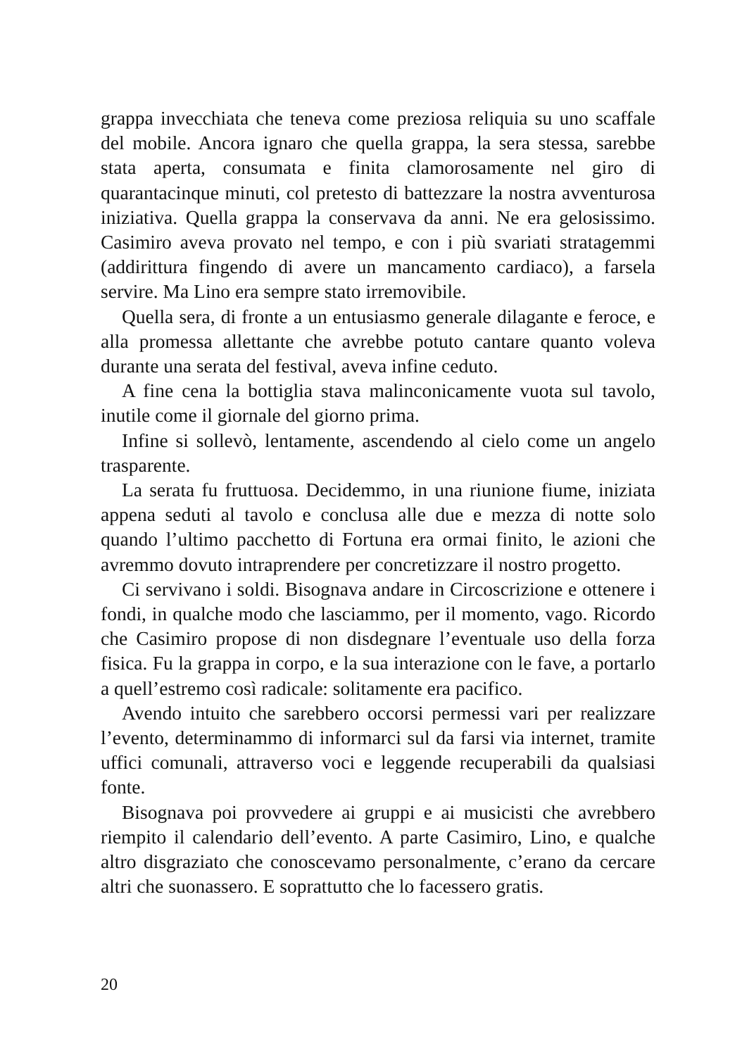grappa invecchiata che teneva come preziosa reliquia su uno scaffale del mobile. Ancora ignaro che quella grappa, la sera stessa, sarebbe stata aperta, consumata e finita clamorosamente nel giro di quarantacinque minuti, col pretesto di battezzare la nostra avventurosa iniziativa. Quella grappa la conservava da anni. Ne era gelosissimo. Casimiro aveva provato nel tempo, e con i più svariati stratagemmi (addirittura fingendo di avere un mancamento cardiaco), a farsela servire. Ma Lino era sempre stato irremovibile.
Quella sera, di fronte a un entusiasmo generale dilagante e feroce, e alla promessa allettante che avrebbe potuto cantare quanto voleva durante una serata del festival, aveva infine ceduto.
A fine cena la bottiglia stava malinconicamente vuota sul tavolo, inutile come il giornale del giorno prima.
Infine si sollevò, lentamente, ascendendo al cielo come un angelo trasparente.
La serata fu fruttuosa. Decidemmo, in una riunione fiume, iniziata appena seduti al tavolo e conclusa alle due e mezza di notte solo quando l’ultimo pacchetto di Fortuna era ormai finito, le azioni che avremmo dovuto intraprendere per concretizzare il nostro progetto.
Ci servivano i soldi. Bisognava andare in Circoscrizione e ottenere i fondi, in qualche modo che lasciammo, per il momento, vago. Ricordo che Casimiro propose di non disdegnare l’eventuale uso della forza fisica. Fu la grappa in corpo, e la sua interazione con le fave, a portarlo a quell’estremo così radicale: solitamente era pacifico.
Avendo intuito che sarebbero occorsi permessi vari per realizzare l’evento, determinammo di informarci sul da farsi via internet, tramite uffici comunali, attraverso voci e leggende recuperabili da qualsiasi fonte.
Bisognava poi provvedere ai gruppi e ai musicisti che avrebbero riempito il calendario dell’evento. A parte Casimiro, Lino, e qualche altro disgraziato che conoscevamo personalmente, c’erano da cercare altri che suonassero. E soprattutto che lo facessero gratis.
20